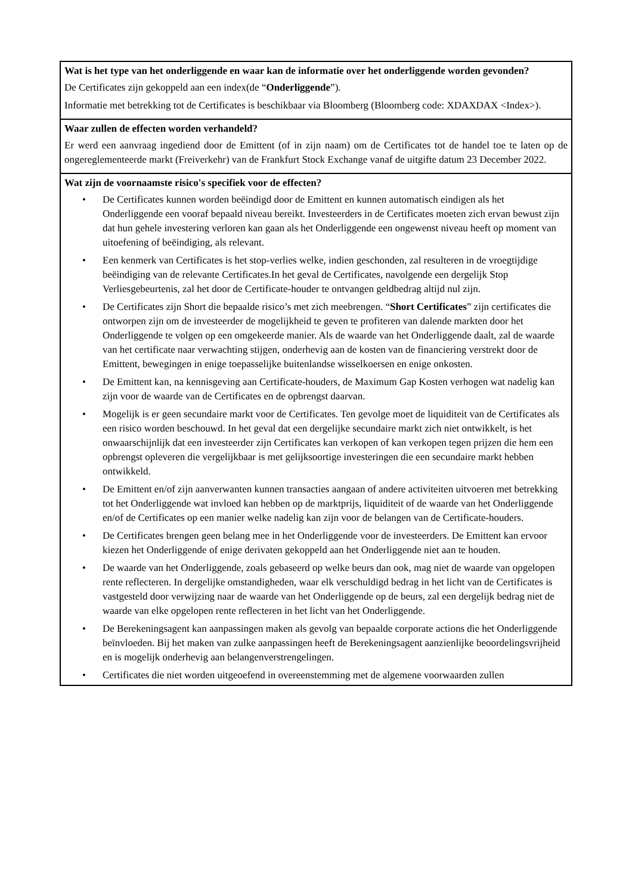Wat is het type van het onderliggende en waar kan de informatie over het onderliggende worden gevonden?
De Certificates zijn gekoppeld aan een index(de “Onderliggende”).
Informatie met betrekking tot de Certificates is beschikbaar via Bloomberg (Bloomberg code: XDAXDAX <Index>).
Waar zullen de effecten worden verhandeld?
Er werd een aanvraag ingediend door de Emittent (of in zijn naam) om de Certificates tot de handel toe te laten op de ongereglementeerde markt (Freiverkehr) van de Frankfurt Stock Exchange vanaf de uitgifte datum 23 December 2022.
Wat zijn de voornaamste risico's specifiek voor de effecten?
• De Certificates kunnen worden beëindigd door de Emittent en kunnen automatisch eindigen als het Onderliggende een vooraf bepaald niveau bereikt. Investeerders in de Certificates moeten zich ervan bewust zijn dat hun gehele investering verloren kan gaan als het Onderliggende een ongewenst niveau heeft op moment van uitoefening of beëindiging, als relevant.
• Een kenmerk van Certificates is het stop-verlies welke, indien geschonden, zal resulteren in de vroegtijdige beëindiging van de relevante Certificates.In het geval de Certificates, navolgende een dergelijk Stop Verliesgebeurtenis, zal het door de Certificate-houder te ontvangen geldbedrag altijd nul zijn.
• De Certificates zijn Short die bepaalde risico’s met zich meebrengen. “Short Certificates” zijn certificates die ontworpen zijn om de investeerder de mogelijkheid te geven te profiteren van dalende markten door het Onderliggende te volgen op een omgekeerde manier. Als de waarde van het Onderliggende daalt, zal de waarde van het certificate naar verwachting stijgen, onderhevig aan de kosten van de financiering verstrekt door de Emittent, bewegingen in enige toepasselijke buitenlandse wisselkoersen en enige onkosten.
• De Emittent kan, na kennisgeving aan Certificate-houders, de Maximum Gap Kosten verhogen wat nadelig kan zijn voor de waarde van de Certificates en de opbrengst daarvan.
• Mogelijk is er geen secundaire markt voor de Certificates. Ten gevolge moet de liquiditeit van de Certificates als een risico worden beschouwd. In het geval dat een dergelijke secundaire markt zich niet ontwikkelt, is het onwaarschijnlijk dat een investeerder zijn Certificates kan verkopen of kan verkopen tegen prijzen die hem een opbrengst opleveren die vergelijkbaar is met gelijksoortige investeringen die een secundaire markt hebben ontwikkeld.
• De Emittent en/of zijn aanverwanten kunnen transacties aangaan of andere activiteiten uitvoeren met betrekking tot het Onderliggende wat invloed kan hebben op de marktprijs, liquiditeit of de waarde van het Onderliggende en/of de Certificates op een manier welke nadelig kan zijn voor de belangen van de Certificate-houders.
• De Certificates brengen geen belang mee in het Onderliggende voor de investeerders. De Emittent kan ervoor kiezen het Onderliggende of enige derivaten gekoppeld aan het Onderliggende niet aan te houden.
• De waarde van het Onderliggende, zoals gebaseerd op welke beurs dan ook, mag niet de waarde van opgelopen rente reflecteren. In dergelijke omstandigheden, waar elk verschuldigd bedrag in het licht van de Certificates is vastgesteld door verwijzing naar de waarde van het Onderliggende op de beurs, zal een dergelijk bedrag niet de waarde van elke opgelopen rente reflecteren in het licht van het Onderliggende.
• De Berekeningsagent kan aanpassingen maken als gevolg van bepaalde corporate actions die het Onderliggende beïnvloeden. Bij het maken van zulke aanpassingen heeft de Berekeningsagent aanzienlijke beoordelingsvrijheid en is mogelijk onderhevig aan belangenverstrengelingen.
• Certificates die niet worden uitgeoefend in overeenstemming met de algemene voorwaarden zullen